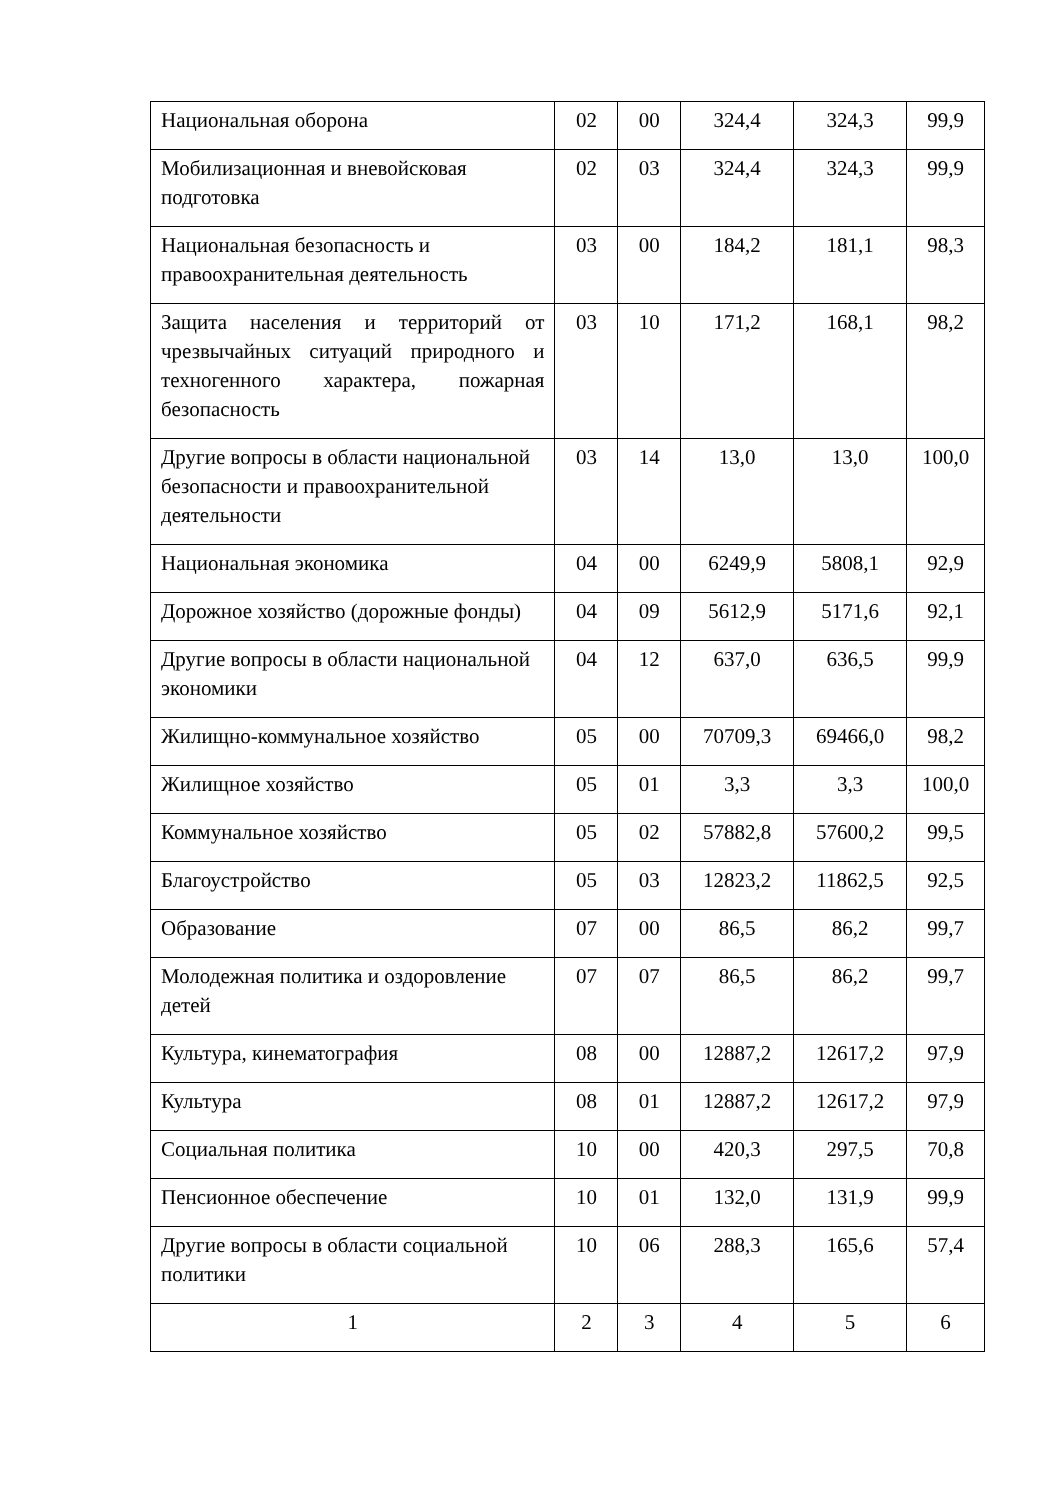| Национальная оборона | 02 | 00 | 324,4 | 324,3 | 99,9 |
| Мобилизационная и вневойсковая подготовка | 02 | 03 | 324,4 | 324,3 | 99,9 |
| Национальная безопасность и правоохранительная деятельность | 03 | 00 | 184,2 | 181,1 | 98,3 |
| Защита населения и территорий от чрезвычайных ситуаций природного и техногенного характера, пожарная безопасность | 03 | 10 | 171,2 | 168,1 | 98,2 |
| Другие вопросы в области национальной безопасности и правоохранительной деятельности | 03 | 14 | 13,0 | 13,0 | 100,0 |
| Национальная экономика | 04 | 00 | 6249,9 | 5808,1 | 92,9 |
| Дорожное хозяйство (дорожные фонды) | 04 | 09 | 5612,9 | 5171,6 | 92,1 |
| Другие вопросы в области национальной экономики | 04 | 12 | 637,0 | 636,5 | 99,9 |
| Жилищно-коммунальное хозяйство | 05 | 00 | 70709,3 | 69466,0 | 98,2 |
| Жилищное хозяйство | 05 | 01 | 3,3 | 3,3 | 100,0 |
| Коммунальное хозяйство | 05 | 02 | 57882,8 | 57600,2 | 99,5 |
| Благоустройство | 05 | 03 | 12823,2 | 11862,5 | 92,5 |
| Образование | 07 | 00 | 86,5 | 86,2 | 99,7 |
| Молодежная политика и оздоровление детей | 07 | 07 | 86,5 | 86,2 | 99,7 |
| Культура, кинематография | 08 | 00 | 12887,2 | 12617,2 | 97,9 |
| Культура | 08 | 01 | 12887,2 | 12617,2 | 97,9 |
| Социальная политика | 10 | 00 | 420,3 | 297,5 | 70,8 |
| Пенсионное обеспечение | 10 | 01 | 132,0 | 131,9 | 99,9 |
| Другие вопросы в области социальной политики | 10 | 06 | 288,3 | 165,6 | 57,4 |
| 1 | 2 | 3 | 4 | 5 | 6 |